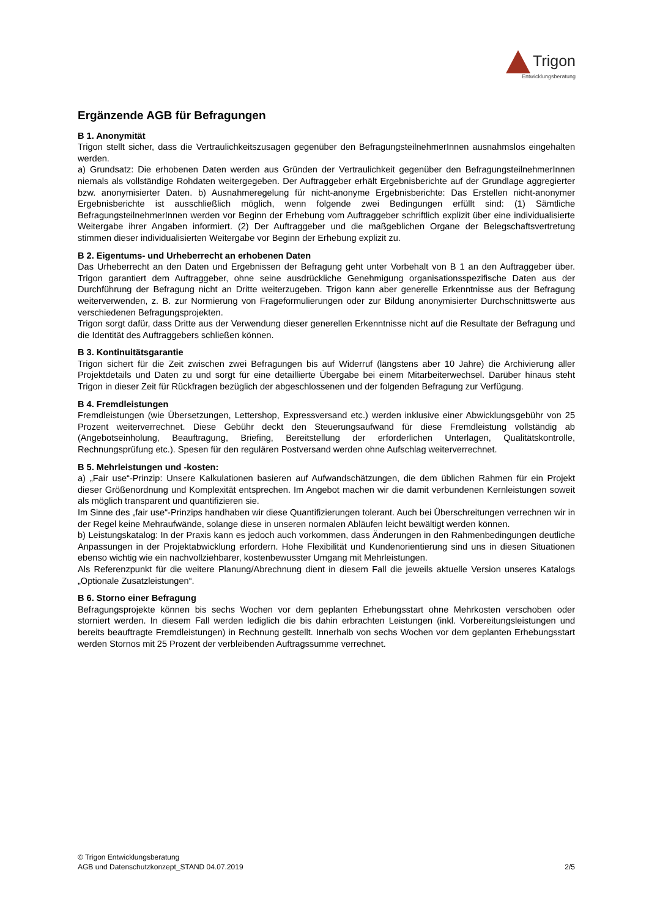Trigon
Entwicklungsberatung
Ergänzende AGB für Befragungen
B 1. Anonymität
Trigon stellt sicher, dass die Vertraulichkeitszusagen gegenüber den BefragungsteilnehmerInnen ausnahmslos eingehalten werden.
a) Grundsatz: Die erhobenen Daten werden aus Gründen der Vertraulichkeit gegenüber den BefragungsteilnehmerInnen niemals als vollständige Rohdaten weitergegeben. Der Auftraggeber erhält Ergebnisberichte auf der Grundlage aggregierter bzw. anonymisierter Daten. b) Ausnahmeregelung für nicht-anonyme Ergebnisberichte: Das Erstellen nicht-anonymer Ergebnisberichte ist ausschließlich möglich, wenn folgende zwei Bedingungen erfüllt sind: (1) Sämtliche BefragungsteilnehmerInnen werden vor Beginn der Erhebung vom Auftraggeber schriftlich explizit über eine individualisierte Weitergabe ihrer Angaben informiert. (2) Der Auftraggeber und die maßgeblichen Organe der Belegschaftsvertretung stimmen dieser individualisierten Weitergabe vor Beginn der Erhebung explizit zu.
B 2. Eigentums- und Urheberrecht an erhobenen Daten
Das Urheberrecht an den Daten und Ergebnissen der Befragung geht unter Vorbehalt von B 1 an den Auftraggeber über. Trigon garantiert dem Auftraggeber, ohne seine ausdrückliche Genehmigung organisationsspezifische Daten aus der Durchführung der Befragung nicht an Dritte weiterzugeben. Trigon kann aber generelle Erkenntnisse aus der Befragung weiterverwenden, z. B. zur Normierung von Frageformulierungen oder zur Bildung anonymisierter Durchschnittswerte aus verschiedenen Befragungsprojekten.
Trigon sorgt dafür, dass Dritte aus der Verwendung dieser generellen Erkenntnisse nicht auf die Resultate der Befragung und die Identität des Auftraggebers schließen können.
B 3. Kontinuitätsgarantie
Trigon sichert für die Zeit zwischen zwei Befragungen bis auf Widerruf (längstens aber 10 Jahre) die Archivierung aller Projektdetails und Daten zu und sorgt für eine detaillierte Übergabe bei einem Mitarbeiterwechsel. Darüber hinaus steht Trigon in dieser Zeit für Rückfragen bezüglich der abgeschlossenen und der folgenden Befragung zur Verfügung.
B 4. Fremdleistungen
Fremdleistungen (wie Übersetzungen, Lettershop, Expressversand etc.) werden inklusive einer Abwicklungsgebühr von 25 Prozent weiterverrechnet. Diese Gebühr deckt den Steuerungsaufwand für diese Fremdleistung vollständig ab (Angebotseinholung, Beauftragung, Briefing, Bereitstellung der erforderlichen Unterlagen, Qualitätskontrolle, Rechnungsprüfung etc.). Spesen für den regulären Postversand werden ohne Aufschlag weiterverrechnet.
B 5. Mehrleistungen und -kosten:
a) „Fair use“-Prinzip: Unsere Kalkulationen basieren auf Aufwandschätzungen, die dem üblichen Rahmen für ein Projekt dieser Größenordnung und Komplexität entsprechen. Im Angebot machen wir die damit verbundenen Kernleistungen soweit als möglich transparent und quantifizieren sie.
Im Sinne des „fair use“-Prinzips handhaben wir diese Quantifizierungen tolerant. Auch bei Überschreitungen verrechnen wir in der Regel keine Mehraufwände, solange diese in unseren normalen Abläufen leicht bewältigt werden können.
b) Leistungskatalog: In der Praxis kann es jedoch auch vorkommen, dass Änderungen in den Rahmenbedingungen deutliche Anpassungen in der Projektabwicklung erfordern. Hohe Flexibilität und Kundenorientierung sind uns in diesen Situationen ebenso wichtig wie ein nachvollziehbarer, kostenbewusster Umgang mit Mehrleistungen.
Als Referenzpunkt für die weitere Planung/Abrechnung dient in diesem Fall die jeweils aktuelle Version unseres Katalogs „Optionale Zusatzleistungen“.
B 6. Storno einer Befragung
Befragungsprojekte können bis sechs Wochen vor dem geplanten Erhebungsstart ohne Mehrkosten verschoben oder storniert werden. In diesem Fall werden lediglich die bis dahin erbrachten Leistungen (inkl. Vorbereitungsleistungen und bereits beauftragte Fremdleistungen) in Rechnung gestellt. Innerhalb von sechs Wochen vor dem geplanten Erhebungsstart werden Stornos mit 25 Prozent der verbleibenden Auftragssumme verrechnet.
© Trigon Entwicklungsberatung
AGB und Datenschutzkonzept_STAND 04.07.2019 2/5